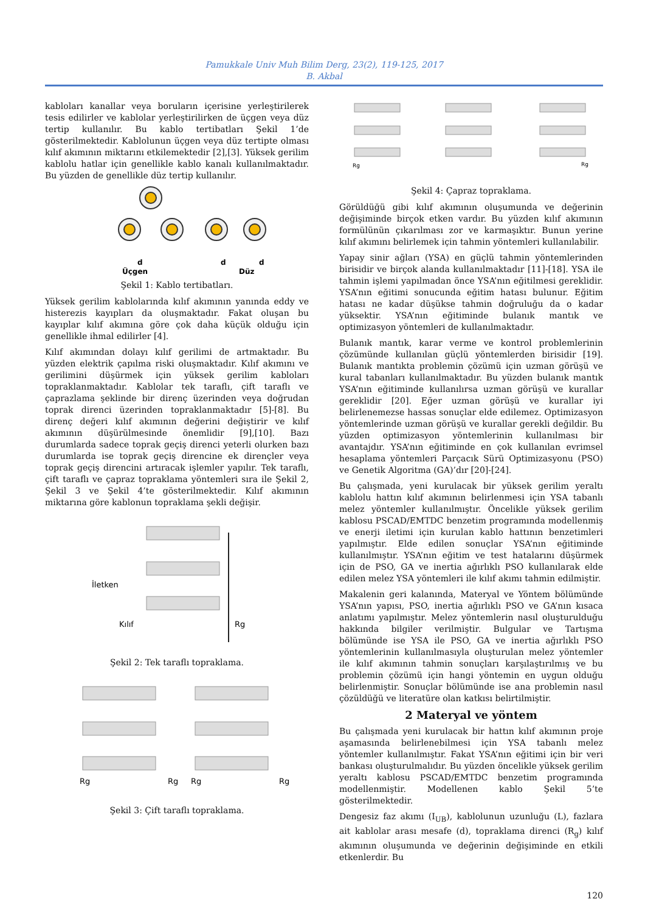Pamukkale Univ Muh Bilim Derg, 23(2), 119-125, 2017
B. Akbal
kabloları kanallar veya boruların içerisine yerleştirilerek tesis edilirler ve kablolar yerleştirilirken de üçgen veya düz tertip kullanılır. Bu kablo tertibatları Şekil 1’de gösterilmektedir. Kablolunun üçgen veya düz tertipte olması kılıf akımının miktarını etkilemektedir [2],[3]. Yüksek gerilim kablolu hatlar için genellikle kablo kanalı kullanılmaktadır. Bu yüzden de genellikle düz tertip kullanılır.
d
Üçgen
d
d
Düz
Şekil 1: Kablo tertibatları.
Yüksek gerilim kablolarında kılıf akımının yanında eddy ve histerezis kayıpları da oluşmaktadır. Fakat oluşan bu kayıplar kılıf akımına göre çok daha küçük olduğu için genellikle ihmal edilirler [4].
Kılıf akımından dolayı kılıf gerilimi de artmaktadır. Bu yüzden elektrik çapılma riski oluşmaktadır. Kılıf akımını ve gerilimini düşürmek için yüksek gerilim kabloları topraklanmaktadır. Kablolar tek taraflı, çift taraflı ve çaprazlama şeklinde bir direnç üzerinden veya doğrudan toprak direnci üzerinden topraklanmaktadır [5]-[8]. Bu direnç değeri kılıf akımının değerini değiştirir ve kılıf akımının düşürülmesinde önemlidir [9],[10]. Bazı durumlarda sadece toprak geçiş direnci yeterli olurken bazı durumlarda ise toprak geçiş direncine ek dirençler veya toprak geçiş direncini artıracak işlemler yapılır. Tek taraflı, çift taraflı ve çapraz topraklama yöntemleri sıra ile Şekil 2, Şekil 3 ve Şekil 4’te gösterilmektedir. Kılıf akımının miktarına göre kablonun topraklama şekli değişir.
İletken
Kılıf
Rg
Şekil 2: Tek taraflı topraklama.
Rg
Rg
Rg
Rg
Şekil 3: Çift taraflı topraklama.
Rg
Rg
Şekil 4: Çapraz topraklama.
Görüldüğü gibi kılıf akımının oluşumunda ve değerinin değişiminde birçok etken vardır. Bu yüzden kılıf akımının formülünün çıkarılması zor ve karmaşıktır. Bunun yerine kılıf akımını belirlemek için tahmin yöntemleri kullanılabilir.
Yapay sinir ağları (YSA) en güçlü tahmin yöntemlerinden birisidir ve birçok alanda kullanılmaktadır [11]-[18]. YSA ile tahmin işlemi yapılmadan önce YSA’nın eğitilmesi gereklidir. YSA’nın eğitimi sonucunda eğitim hatası bulunur. Eğitim hatası ne kadar düşükse tahmin doğruluğu da o kadar yüksektir. YSA’nın eğitiminde bulanık mantık ve optimizasyon yöntemleri de kullanılmaktadır.
Bulanık mantık, karar verme ve kontrol problemlerinin çözümünde kullanılan güçlü yöntemlerden birisidir [19]. Bulanık mantıkta problemin çözümü için uzman görüşü ve kural tabanları kullanılmaktadır. Bu yüzden bulanık mantık YSA’nın eğitiminde kullanılırsa uzman görüşü ve kurallar gereklidir [20]. Eğer uzman görüşü ve kurallar iyi belirlenemezse hassas sonuçlar elde edilemez. Optimizasyon yöntemlerinde uzman görüşü ve kurallar gerekli değildir. Bu yüzden optimizasyon yöntemlerinin kullanılması bir avantajdır. YSA’nın eğitiminde en çok kullanılan evrimsel hesaplama yöntemleri Parçacık Sürü Optimizasyonu (PSO) ve Genetik Algoritma (GA)’dır [20]-[24].
Bu çalışmada, yeni kurulacak bir yüksek gerilim yeraltı kablolu hattın kılıf akımının belirlenmesi için YSA tabanlı melez yöntemler kullanılmıştır. Öncelikle yüksek gerilim kablosu PSCAD/EMTDC benzetim programında modellenmiş ve enerji iletimi için kurulan kablo hattının benzetimleri yapılmıştır. Elde edilen sonuçlar YSA’nın eğitiminde kullanılmıştır. YSA’nın eğitim ve test hatalarını düşürmek için de PSO, GA ve inertia ağırlıklı PSO kullanılarak elde edilen melez YSA yöntemleri ile kılıf akımı tahmin edilmiştir.
Makalenin geri kalanında, Materyal ve Yöntem bölümünde YSA’nın yapısı, PSO, inertia ağırlıklı PSO ve GA’nın kısaca anlatımı yapılmıştır. Melez yöntemlerin nasıl oluşturulduğu hakkında bilgiler verilmiştir. Bulgular ve Tartışma bölümünde ise YSA ile PSO, GA ve inertia ağırlıklı PSO yöntemlerinin kullanılmasıyla oluşturulan melez yöntemler ile kılıf akımının tahmin sonuçları karşılaştırılmış ve bu problemin çözümü için hangi yöntemin en uygun olduğu belirlenmiştir. Sonuçlar bölümünde ise ana problemin nasıl çözüldüğü ve literatüre olan katkısı belirtilmiştir.
2 Materyal ve yöntem
Bu çalışmada yeni kurulacak bir hattın kılıf akımının proje aşamasında belirlenebilmesi için YSA tabanlı melez yöntemler kullanılmıştır. Fakat YSA’nın eğitimi için bir veri bankası oluşturulmalıdır. Bu yüzden öncelikle yüksek gerilim yeraltı kablosu PSCAD/EMTDC benzetim programında modellenmiştir. Modellenen kablo Şekil 5’te gösterilmektedir.
Dengesiz faz akımı (I<sub>UB</sub>), kablolunun uzunluğu (L), fazlara ait kablolar arası mesafe (d), topraklama direnci (R<sub>g</sub>) kılıf akımının oluşumunda ve değerinin değişiminde en etkili etkenlerdir. Bu
120